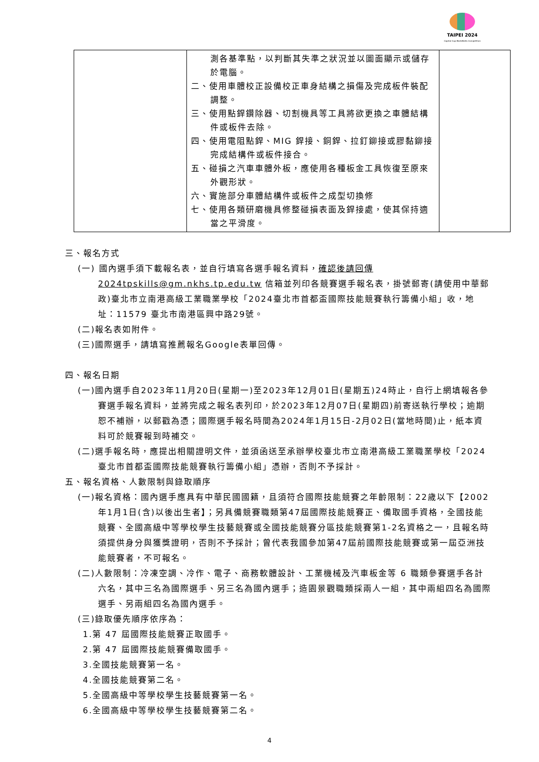TAIPEI 2024
Capital Cup WorldSkills Competition
| | 測各基準點，以判斷其失準之狀況並以圖面顯示或儲存於電腦。 二、使用車體校正設備校正車身結構之損傷及完成板件裝配調整。 三、使用點銲鑽除器、切割機具等工具將欲更換之車體結構件或板件去除。 四、使用電阻點銲、MIG 銲接、銅銲、拉釘鉚接或膠黏鉚接完成結構件或板件接合。 五、碰損之汽車車體外板，應使用各種板金工具恢復至原來外觀形狀。 六、實施部分車體結構件或板件之成型切換修 七、使用各類研磨機具修整碰損表面及銲接處，使其保持適當之平滑度。 | |
三、報名方式
(一) 國內選手須下載報名表，並自行填寫各選手報名資料，確認後請回傳 2024tpskills@gm.nkhs.tp.edu.tw 信箱並列印各競賽選手報名表，掛號郵寄(請使用中華郵政)臺北市立南港高級工業職業學校「2024臺北市首都盃國際技能競賽執行籌備小組」收，地址：11579 臺北市南港區興中路29號。
(二)報名表如附件。
(三)國際選手，請填寫推薦報名Google表單回傳。
四、報名日期
(一)國內選手自2023年11月20日(星期一)至2023年12月01日(星期五)24時止，自行上網填報各參賽選手報名資料，並將完成之報名表列印，於2023年12月07日(星期四)前寄送執行學校；逾期恕不補辦，以郵戳為憑；國際選手報名時間為2024年1月15日-2月02日(當地時間)止，紙本資料可於競賽報到時補交。
(二)選手報名時，應提出相關證明文件，並須函送至承辦學校臺北市立南港高級工業職業學校「2024臺北市首都盃國際技能競賽執行籌備小組」憑辦，否則不予採計。
五、報名資格、人數限制與錄取順序
(一)報名資格：國內選手應具有中華民國國籍，且須符合國際技能競賽之年齡限制：22歲以下【2002年1月1日(含)以後出生者】；另具備競賽職類第47屆國際技能競賽正、備取國手資格，全國技能競賽、全國高級中等學校學生技藝競賽或全國技能競賽分區技能競賽第1-2名資格之一，且報名時須提供身分與獲獎證明，否則不予採計；曾代表我國參加第47屆前國際技能競賽或第一屆亞洲技能競賽者，不可報名。
(二)人數限制：冷凍空調、冷作、電子、商務軟體設計、工業機械及汽車板金等 6 職類參賽選手各計六名，其中三名為國際選手、另三名為國內選手；造園景觀職類採兩人一組，其中兩組四名為國際選手、另兩組四名為國內選手。
(三)錄取優先順序依序為：
1.第 47 屆國際技能競賽正取國手。
2.第 47 屆國際技能競賽備取國手。
3.全國技能競賽第一名。
4.全國技能競賽第二名。
5.全國高級中等學校學生技藝競賽第一名。
6.全國高級中等學校學生技藝競賽第二名。
4